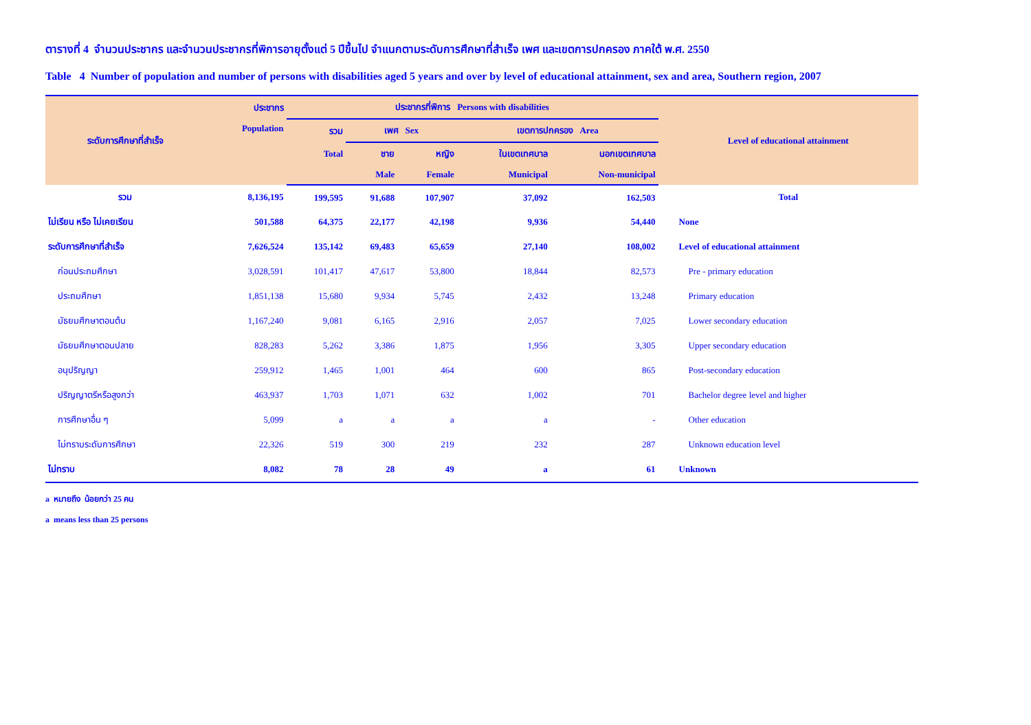ตารางที่ 4 จำนวนประชากร และจำนวนประชากรที่พิการอายุตั้งแต่ 5 ปีขึ้นไป จำแนกตามระดับการศึกษาที่สำเร็จ เพศ และเขตการปกครอง ภาคใต้ พ.ศ. 2550
Table 4 Number of population and number of persons with disabilities aged 5 years and over by level of educational attainment, sex and area, Southern region, 2007
| ระดับการศึกษาที่สำเร็จ | ประชากร | ประชากรที่พิการ Persons with disabilities | | | | | Level of educational attainment |
| --- | --- | --- | --- | --- | --- | --- | --- |
| | Population | รวม | เพศ Sex | | เขตการปกครอง Area | | |
| | | Total | ชาย | หญิง | ในเขตเทศบาล | นอกเขตเทศบาล | |
| | | | Male | Female | Municipal | Non-municipal | |
| รวม | 8,136,195 | 199,595 | 91,688 | 107,907 | 37,092 | 162,503 | Total |
| ไม่เรียน หรือ ไม่เคยเรียน | 501,588 | 64,375 | 22,177 | 42,198 | 9,936 | 54,440 | None |
| ระดับการศึกษาที่สำเร็จ | 7,626,524 | 135,142 | 69,483 | 65,659 | 27,140 | 108,002 | Level of educational attainment |
| ก่อนประถมศึกษา | 3,028,591 | 101,417 | 47,617 | 53,800 | 18,844 | 82,573 | Pre - primary education |
| ประถมศึกษา | 1,851,138 | 15,680 | 9,934 | 5,745 | 2,432 | 13,248 | Primary education |
| มัธยมศึกษาตอนต้น | 1,167,240 | 9,081 | 6,165 | 2,916 | 2,057 | 7,025 | Lower secondary education |
| มัธยมศึกษาตอนปลาย | 828,283 | 5,262 | 3,386 | 1,875 | 1,956 | 3,305 | Upper secondary education |
| อนุปริญญา | 259,912 | 1,465 | 1,001 | 464 | 600 | 865 | Post-secondary education |
| ปริญญาตรีหรือสูงกว่า | 463,937 | 1,703 | 1,071 | 632 | 1,002 | 701 | Bachelor degree level and higher |
| การศึกษาอื่น ๆ | 5,099 | a | a | a | a | - | Other education |
| ไม่ทราบระดับการศึกษา | 22,326 | 519 | 300 | 219 | 232 | 287 | Unknown education level |
| ไม่ทราบ | 8,082 | 78 | 28 | 49 | a | 61 | Unknown |
a หมายถึง น้อยกว่า 25 คน
a means less than 25 persons